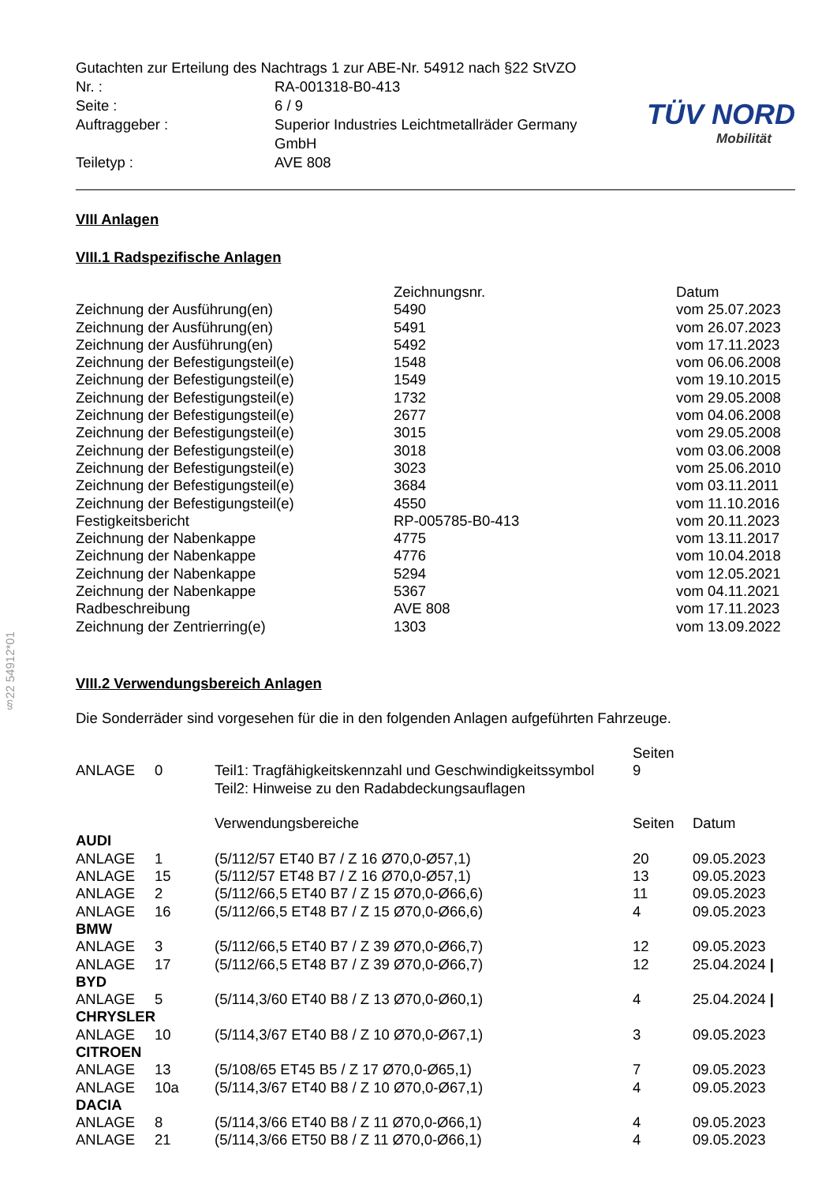§22 54912*01
| Gutachten zur Erteilung des Nachtrags 1 zur ABE-Nr. 54912 nach §22 StVZO | |
| Nr. : | RA-001318-B0-413 |
| Seite : | 6 / 9 |
| Auftraggeber : | Superior Industries Leichtmetallräder Germany GmbH |
| Teiletyp : | AVE 808 |
TÜV NORD
Mobilität
VIII Anlagen
VIII.1 Radspezifische Anlagen
| | Zeichnungsnr. | Datum |
| --- | --- | --- |
| Zeichnung der Ausführung(en) | 5490 | vom 25.07.2023 |
| Zeichnung der Ausführung(en) | 5491 | vom 26.07.2023 |
| Zeichnung der Ausführung(en) | 5492 | vom 17.11.2023 |
| Zeichnung der Befestigungsteil(e) | 1548 | vom 06.06.2008 |
| Zeichnung der Befestigungsteil(e) | 1549 | vom 19.10.2015 |
| Zeichnung der Befestigungsteil(e) | 1732 | vom 29.05.2008 |
| Zeichnung der Befestigungsteil(e) | 2677 | vom 04.06.2008 |
| Zeichnung der Befestigungsteil(e) | 3015 | vom 29.05.2008 |
| Zeichnung der Befestigungsteil(e) | 3018 | vom 03.06.2008 |
| Zeichnung der Befestigungsteil(e) | 3023 | vom 25.06.2010 |
| Zeichnung der Befestigungsteil(e) | 3684 | vom 03.11.2011 |
| Zeichnung der Befestigungsteil(e) | 4550 | vom 11.10.2016 |
| Festigkeitsbericht | RP-005785-B0-413 | vom 20.11.2023 |
| Zeichnung der Nabenkappe | 4775 | vom 13.11.2017 |
| Zeichnung der Nabenkappe | 4776 | vom 10.04.2018 |
| Zeichnung der Nabenkappe | 5294 | vom 12.05.2021 |
| Zeichnung der Nabenkappe | 5367 | vom 04.11.2021 |
| Radbeschreibung | AVE 808 | vom 17.11.2023 |
| Zeichnung der Zentrierring(e) | 1303 | vom 13.09.2022 |
VIII.2 Verwendungsbereich Anlagen
Die Sonderräder sind vorgesehen für die in den folgenden Anlagen aufgeführten Fahrzeuge.
| | | | Seiten | |
| ANLAGE | 0 | Teil1: Tragfähigkeitskennzahl und Geschwindigkeitssymbol Teil2: Hinweise zu den Radabdeckungsauflagen | 9 | |
| | | Verwendungsbereiche | Seiten | Datum |
| AUDI | | | | |
| ANLAGE | 1 | (5/112/57 ET40 B7 / Z 16 Ø70,0-Ø57,1) | 20 | 09.05.2023 |
| ANLAGE | 15 | (5/112/57 ET48 B7 / Z 16 Ø70,0-Ø57,1) | 13 | 09.05.2023 |
| ANLAGE | 2 | (5/112/66,5 ET40 B7 / Z 15 Ø70,0-Ø66,6) | 11 | 09.05.2023 |
| ANLAGE | 16 | (5/112/66,5 ET48 B7 / Z 15 Ø70,0-Ø66,6) | 4 | 09.05.2023 |
| BMW | | | | |
| ANLAGE | 3 | (5/112/66,5 ET40 B7 / Z 39 Ø70,0-Ø66,7) | 12 | 09.05.2023 |
| ANLAGE | 17 | (5/112/66,5 ET48 B7 / Z 39 Ø70,0-Ø66,7) | 12 | 25.04.2024 / |
| BYD | | | | |
| ANLAGE | 5 | (5/114,3/60 ET40 B8 / Z 13 Ø70,0-Ø60,1) | 4 | 25.04.2024 / |
| CHRYSLER | | | | |
| ANLAGE | 10 | (5/114,3/67 ET40 B8 / Z 10 Ø70,0-Ø67,1) | 3 | 09.05.2023 |
| CITROEN | | | | |
| ANLAGE | 13 | (5/108/65 ET45 B5 / Z 17 Ø70,0-Ø65,1) | 7 | 09.05.2023 |
| ANLAGE | 10a | (5/114,3/67 ET40 B8 / Z 10 Ø70,0-Ø67,1) | 4 | 09.05.2023 |
| DACIA | | | | |
| ANLAGE | 8 | (5/114,3/66 ET40 B8 / Z 11 Ø70,0-Ø66,1) | 4 | 09.05.2023 |
| ANLAGE | 21 | (5/114,3/66 ET50 B8 / Z 11 Ø70,0-Ø66,1) | 4 | 09.05.2023 |